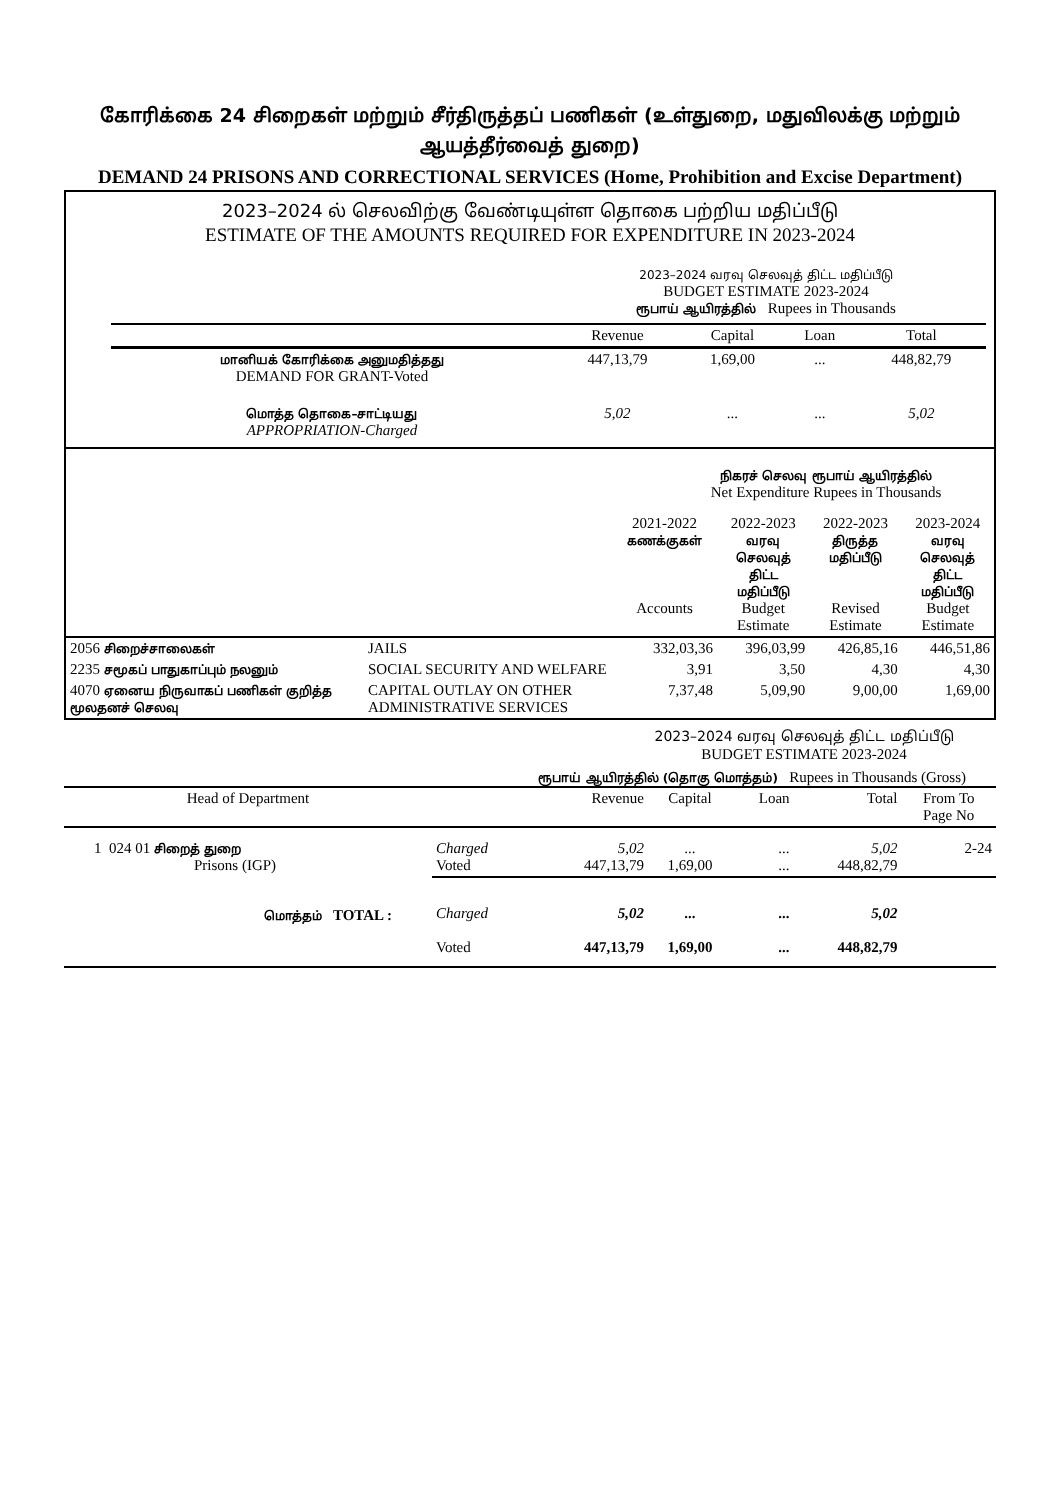கோரிக்கை 24 சிறைகள் மற்றும் சீர்திருத்தப் பணிகள் (உள்துறை, மதுவிலக்கு மற்றும் ஆயத்தீர்வைத் துறை)
DEMAND 24 PRISONS AND CORRECTIONAL SERVICES (Home, Prohibition and Excise Department)
2023–2024 ல் செலவிற்கு வேண்டியுள்ள தொகை பற்றிய மதிப்பீடு
ESTIMATE OF THE AMOUNTS REQUIRED FOR EXPENDITURE IN 2023-2024
2023–2024 வரவு செலவுத் திட்ட மதிப்பீடு
BUDGET ESTIMATE 2023-2024
ரூபாய் ஆயிரத்தில் Rupees in Thousands
| | Revenue | Capital | Loan | Total |
| --- | --- | --- | --- | --- |
| மானியக் கோரிக்கை அனுமதித்தது DEMAND FOR GRANT-Voted | 447,13,79 | 1,69,00 | ... | 448,82,79 |
| மொத்த தொகை–சாட்டியது APPROPRIATION-Charged | 5,02 | ... | ... | 5,02 |
நிகரச் செலவு ரூபாய் ஆயிரத்தில்
Net Expenditure Rupees in Thousands
| | | 2021-2022 கணக்குகள் Accounts | 2022-2023 வரவு செலவுத் திட்ட மதிப்பீடு Budget Estimate | 2022-2023 திருத்த மதிப்பீடு Revised Estimate | 2023-2024 வரவு செலவுத் திட்ட மதிப்பீடு Budget Estimate |
| --- | --- | --- | --- | --- | --- |
| 2056 சிறைச்சாலைகள் | JAILS | 332,03,36 | 396,03,99 | 426,85,16 | 446,51,86 |
| 2235 சமூகப் பாதுகாப்பும் நலனும் | SOCIAL SECURITY AND WELFARE | 3,91 | 3,50 | 4,30 | 4,30 |
| 4070 ஏனைய நிருவாகப் பணிகள் குறித்த மூலதனச் செலவு | CAPITAL OUTLAY ON OTHER ADMINISTRATIVE SERVICES | 7,37,48 | 5,09,90 | 9,00,00 | 1,69,00 |
2023–2024 வரவு செலவுத் திட்ட மதிப்பீடு
BUDGET ESTIMATE 2023-2024
ரூபாய் ஆயிரத்தில் (தொகு மொத்தம்) Rupees in Thousands (Gross)
| Head of Department | | Revenue | Capital | Loan | Total | From To Page No |
| --- | --- | --- | --- | --- | --- | --- |
| 1 024 01 சிறைத் துறை Prisons (IGP) | Charged Voted | 5,02 447,13,79 | ... 1,69,00 | ... ... | 5,02 448,82,79 | 2-24 |
| மொத்தம் TOTAL : | Charged Voted | 5,02 447,13,79 | ... 1,69,00 | ... ... | 5,02 448,82,79 | |